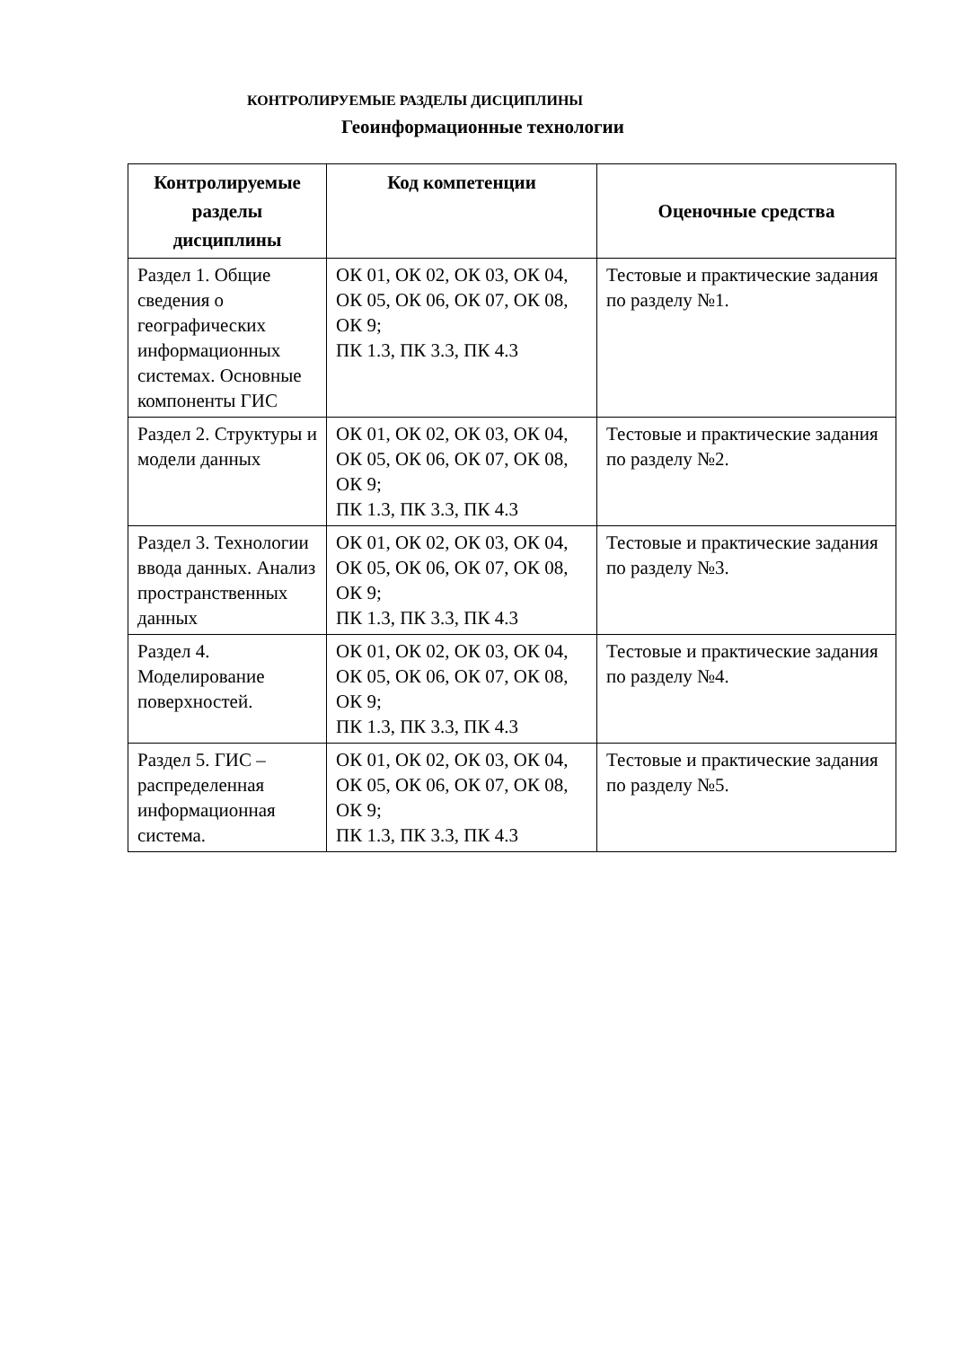КОНТРОЛИРУЕМЫЕ РАЗДЕЛЫ ДИСЦИПЛИНЫ
Геоинформационные технологии
| Контролируемые разделы дисциплины | Код компетенции | Оценочные средства |
| --- | --- | --- |
| Раздел 1. Общие сведения о географических информационных системах. Основные компоненты ГИС | ОК 01, ОК 02, ОК 03, ОК 04, ОК 05, ОК 06, ОК 07, ОК 08, ОК 9; ПК 1.3, ПК 3.3, ПК 4.3 | Тестовые и практические задания по разделу №1. |
| Раздел 2. Структуры и модели данных | ОК 01, ОК 02, ОК 03, ОК 04, ОК 05, ОК 06, ОК 07, ОК 08, ОК 9; ПК 1.3, ПК 3.3, ПК 4.3 | Тестовые и практические задания по разделу №2. |
| Раздел 3. Технологии ввода данных. Анализ пространственных данных | ОК 01, ОК 02, ОК 03, ОК 04, ОК 05, ОК 06, ОК 07, ОК 08, ОК 9; ПК 1.3, ПК 3.3, ПК 4.3 | Тестовые и практические задания по разделу №3. |
| Раздел 4. Моделирование поверхностей. | ОК 01, ОК 02, ОК 03, ОК 04, ОК 05, ОК 06, ОК 07, ОК 08, ОК 9; ПК 1.3, ПК 3.3, ПК 4.3 | Тестовые и практические задания по разделу №4. |
| Раздел 5. ГИС – распределенная информационная система. | ОК 01, ОК 02, ОК 03, ОК 04, ОК 05, ОК 06, ОК 07, ОК 08, ОК 9; ПК 1.3, ПК 3.3, ПК 4.3 | Тестовые и практические задания по разделу №5. |